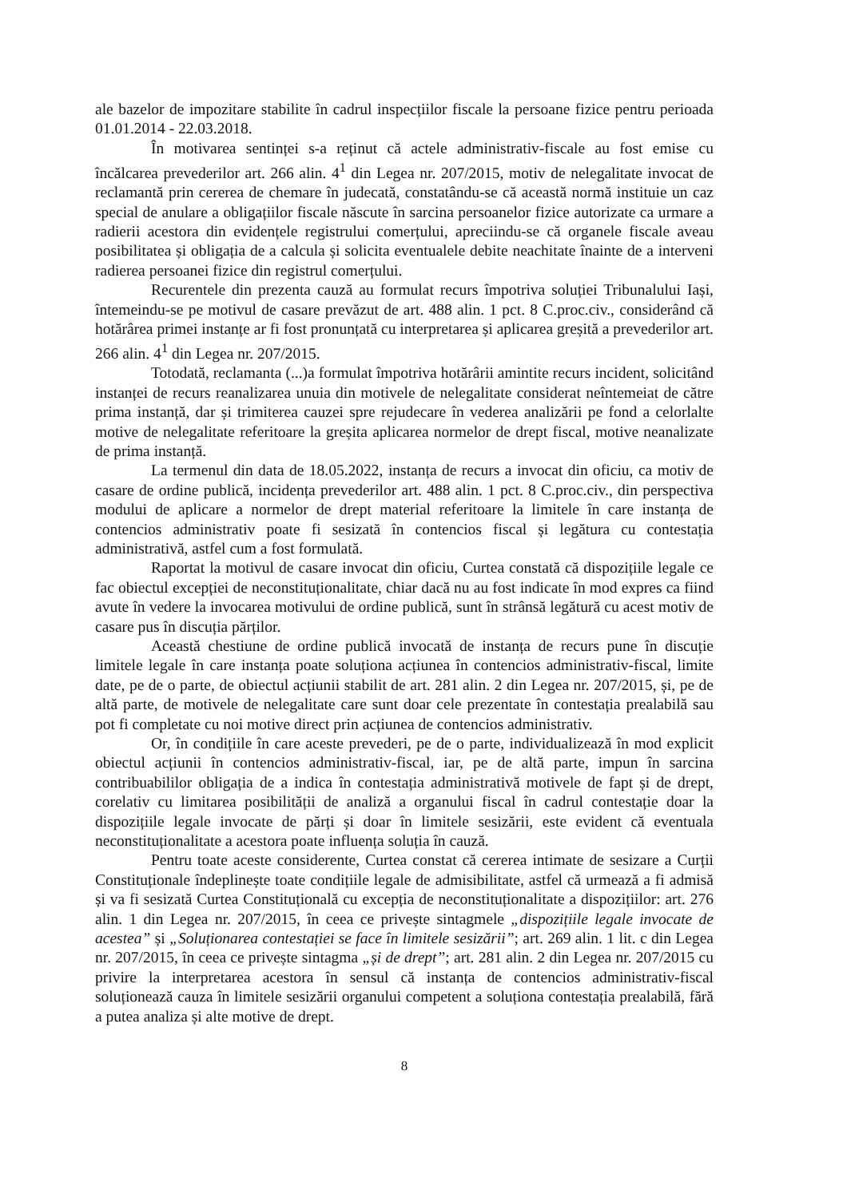ale bazelor de impozitare stabilite în cadrul inspecțiilor fiscale la persoane fizice pentru perioada 01.01.2014 - 22.03.2018.
În motivarea sentinței s-a reținut că actele administrativ-fiscale au fost emise cu încălcarea prevederilor art. 266 alin. 4<sup>1</sup> din Legea nr. 207/2015, motiv de nelegalitate invocat de reclamantă prin cererea de chemare în judecată, constatându-se că această normă instituie un caz special de anulare a obligațiilor fiscale născute în sarcina persoanelor fizice autorizate ca urmare a radierii acestora din evidențele registrului comerțului, apreciindu-se că organele fiscale aveau posibilitatea și obligația de a calcula și solicita eventualele debite neachitate înainte de a interveni radierea persoanei fizice din registrul comerțului.
Recurentele din prezenta cauză au formulat recurs împotriva soluției Tribunalului Iași, întemeindu-se pe motivul de casare prevăzut de art. 488 alin. 1 pct. 8 C.proc.civ., considerând că hotărârea primei instanțe ar fi fost pronunțată cu interpretarea și aplicarea greșită a prevederilor art. 266 alin. 4<sup>1</sup> din Legea nr. 207/2015.
Totodată, reclamanta (...)a formulat împotriva hotărârii amintite recurs incident, solicitând instanței de recurs reanalizarea unuia din motivele de nelegalitate considerat neîntemeiat de către prima instanță, dar și trimiterea cauzei spre rejudecare în vederea analizării pe fond a celorlalte motive de nelegalitate referitoare la greșita aplicarea normelor de drept fiscal, motive neanalizate de prima instanță.
La termenul din data de 18.05.2022, instanța de recurs a invocat din oficiu, ca motiv de casare de ordine publică, incidența prevederilor art. 488 alin. 1 pct. 8 C.proc.civ., din perspectiva modului de aplicare a normelor de drept material referitoare la limitele în care instanța de contencios administrativ poate fi sesizată în contencios fiscal și legătura cu contestația administrativă, astfel cum a fost formulată.
Raportat la motivul de casare invocat din oficiu, Curtea constată că dispozițiile legale ce fac obiectul excepției de neconstituționalitate, chiar dacă nu au fost indicate în mod expres ca fiind avute în vedere la invocarea motivului de ordine publică, sunt în strânsă legătură cu acest motiv de casare pus în discuția părților.
Această chestiune de ordine publică invocată de instanța de recurs pune în discuție limitele legale în care instanța poate soluționa acțiunea în contencios administrativ-fiscal, limite date, pe de o parte, de obiectul acțiunii stabilit de art. 281 alin. 2 din Legea nr. 207/2015, și, pe de altă parte, de motivele de nelegalitate care sunt doar cele prezentate în contestația prealabilă sau pot fi completate cu noi motive direct prin acțiunea de contencios administrativ.
Or, în condițiile în care aceste prevederi, pe de o parte, individualizează în mod explicit obiectul acțiunii în contencios administrativ-fiscal, iar, pe de altă parte, impun în sarcina contribuabililor obligația de a indica în contestația administrativă motivele de fapt și de drept, corelativ cu limitarea posibilității de analiză a organului fiscal în cadrul contestație doar la dispozițiile legale invocate de părți și doar în limitele sesizării, este evident că eventuala neconstituționalitate a acestora poate influența soluția în cauză.
Pentru toate aceste considerente, Curtea constat că cererea intimate de sesizare a Curții Constituționale îndeplinește toate condițiile legale de admisibilitate, astfel că urmează a fi admisă și va fi sesizată Curtea Constituțională cu excepția de neconstituționalitate a dispozițiilor: art. 276 alin. 1 din Legea nr. 207/2015, în ceea ce privește sintagmele „dispozițiile legale invocate de acestea” și „Soluționarea contestației se face în limitele sesizării”; art. 269 alin. 1 lit. c din Legea nr. 207/2015, în ceea ce privește sintagma „și de drept”; art. 281 alin. 2 din Legea nr. 207/2015 cu privire la interpretarea acestora în sensul că instanța de contencios administrativ-fiscal soluționează cauza în limitele sesizării organului competent a soluționa contestația prealabilă, fără a putea analiza și alte motive de drept.
8